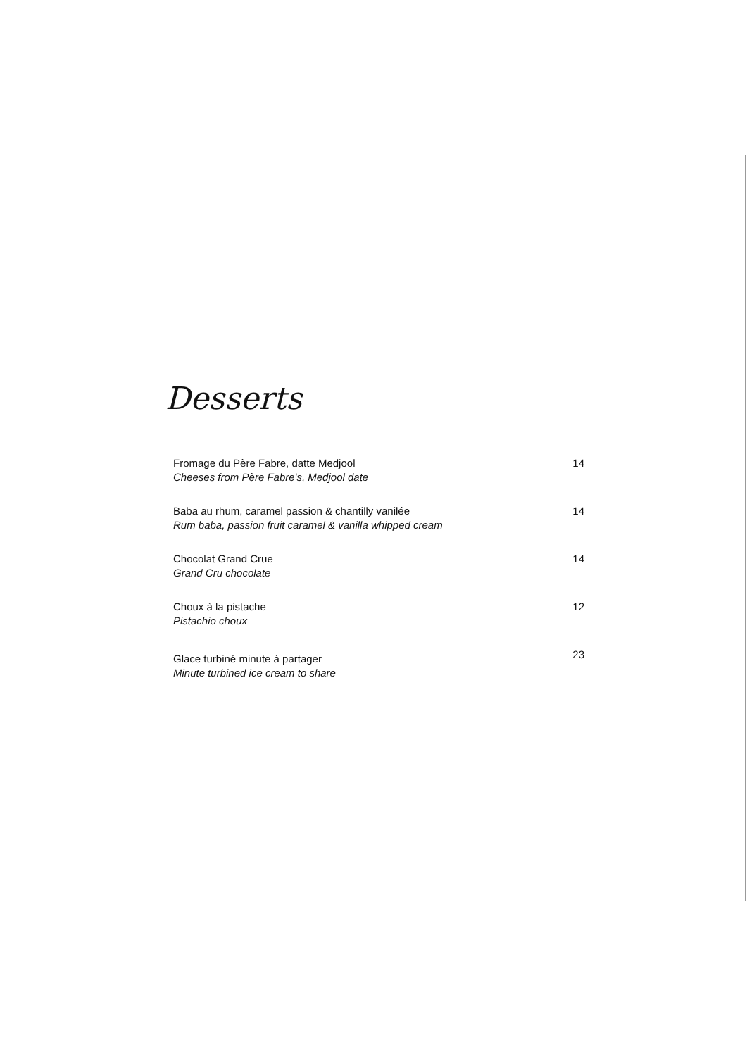Desserts
Fromage du Père Fabre, datte Medjool
Cheeses from Père Fabre's, Medjool date
14
Baba au rhum, caramel passion & chantilly vanilée
Rum baba, passion fruit caramel & vanilla whipped cream
14
Chocolat Grand Crue
Grand Cru chocolate
14
Choux à la pistache
Pistachio choux
12
Glace turbiné minute à partager
Minute turbined ice cream to share
23